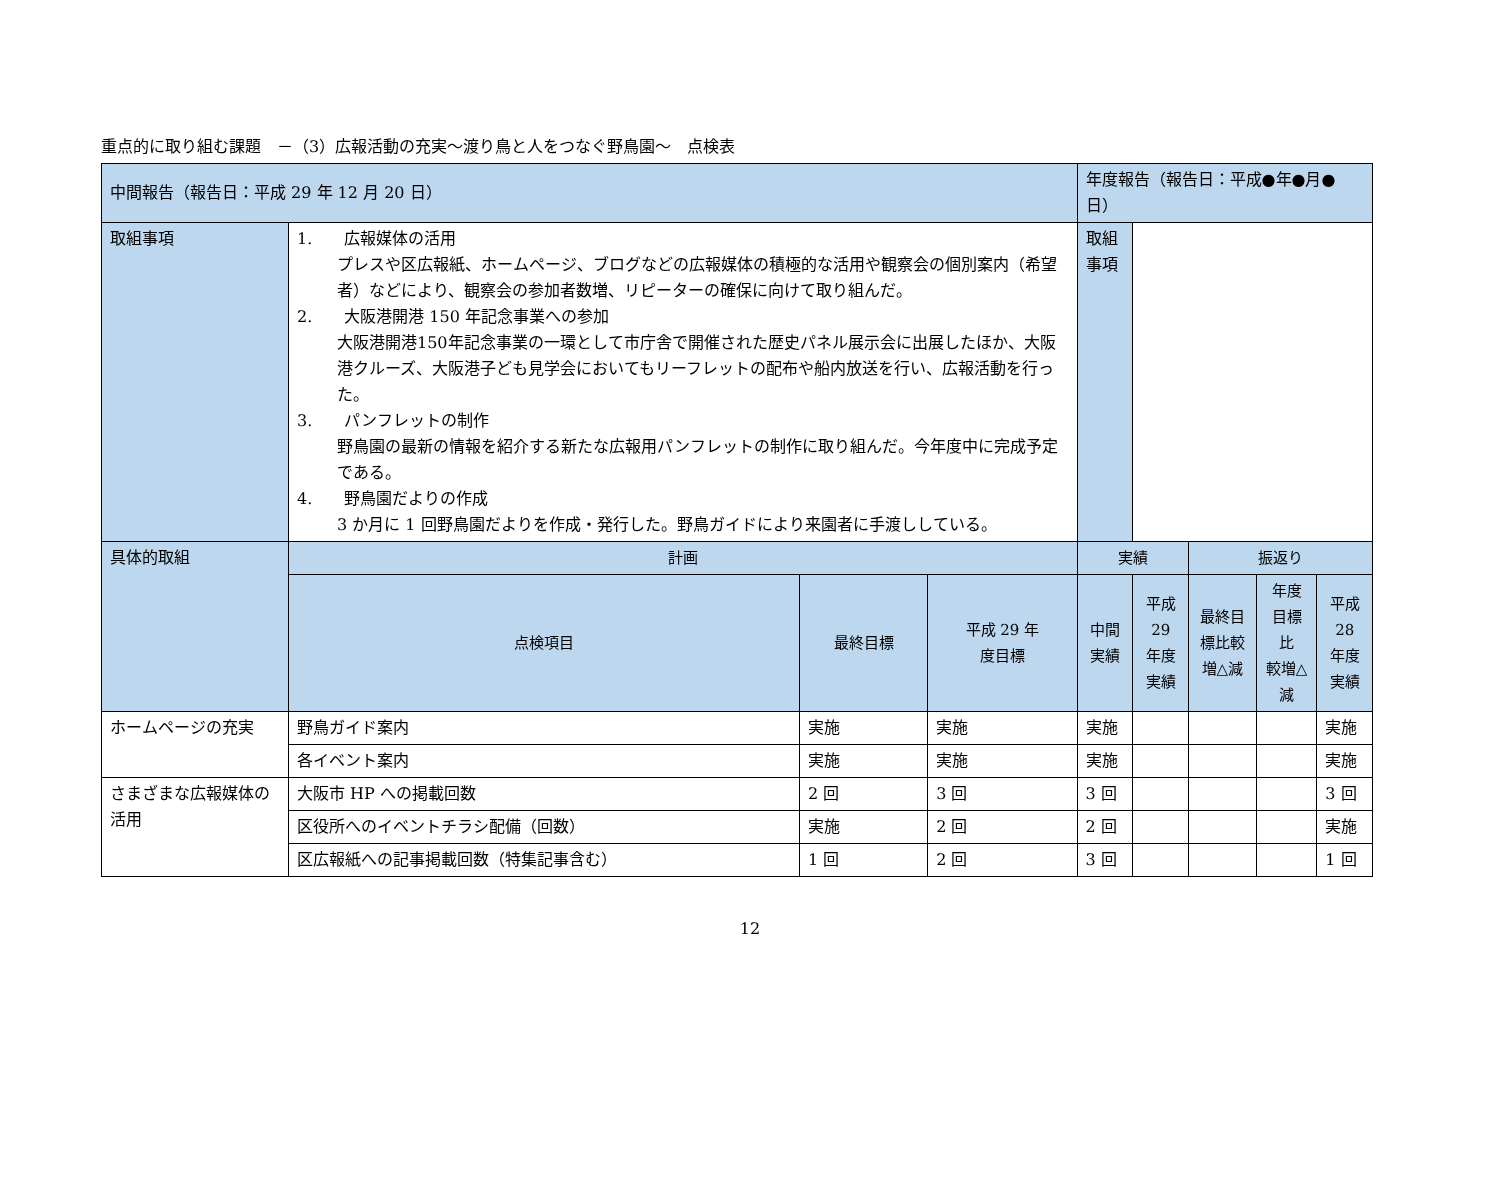重点的に取り組む課題　－（3）広報活動の充実～渡り鳥と人をつなぐ野鳥園～　点検表
| 中間報告（報告日：平成 29 年 12 月 20 日） | | | | 年度報告（報告日：平成●年●月●日） | | | | |
| 取組事項 | 1. 広報媒体の活用 プレスや区広報紙、ホームページ、ブログなどの広報媒体の積極的な活用や観察会の個別案内（希望者）などにより、観察会の参加者数増、リピーターの確保に向けて取り組んだ。 2. 大阪港開港 150 年記念事業への参加 大阪港開港150年記念事業の一環として市庁舎で開催された歴史パネル展示会に出展したほか、大阪港クルーズ、大阪港子ども見学会においてもリーフレットの配布や船内放送を行い、広報活動を行った。 3. パンフレットの制作 野鳥園の最新の情報を紹介する新たな広報用パンフレットの制作に取り組んだ。今年度中に完成予定である。 4. 野鳥園だよりの作成 3 か月に 1 回野鳥園だよりを作成・発行した。野鳥ガイドにより来園者に手渡ししている。 | | | 取組事項 | | | | |
| 具体的取組 | 計画 | | | 実績 | | 振返り | | |
| | 点検項目 | 最終目標 | 平成 29 年 度目標 | 中間実績 | 平成 29 年度実績 | 最終目標比較 増△減 | 年度目標比 較増△減 | 平成 28 年度実績 |
| ホームページの充実 | 野鳥ガイド案内 | 実施 | 実施 | 実施 | | | | 実施 |
| | 各イベント案内 | 実施 | 実施 | 実施 | | | | 実施 |
| さまざまな広報媒体の活用 | 大阪市 HP への掲載回数 | 2 回 | 3 回 | 3 回 | | | | 3 回 |
| | 区役所へのイベントチラシ配備（回数） | 実施 | 2 回 | 2 回 | | | | 実施 |
| | 区広報紙への記事掲載回数（特集記事含む） | 1 回 | 2 回 | 3 回 | | | | 1 回 |
12